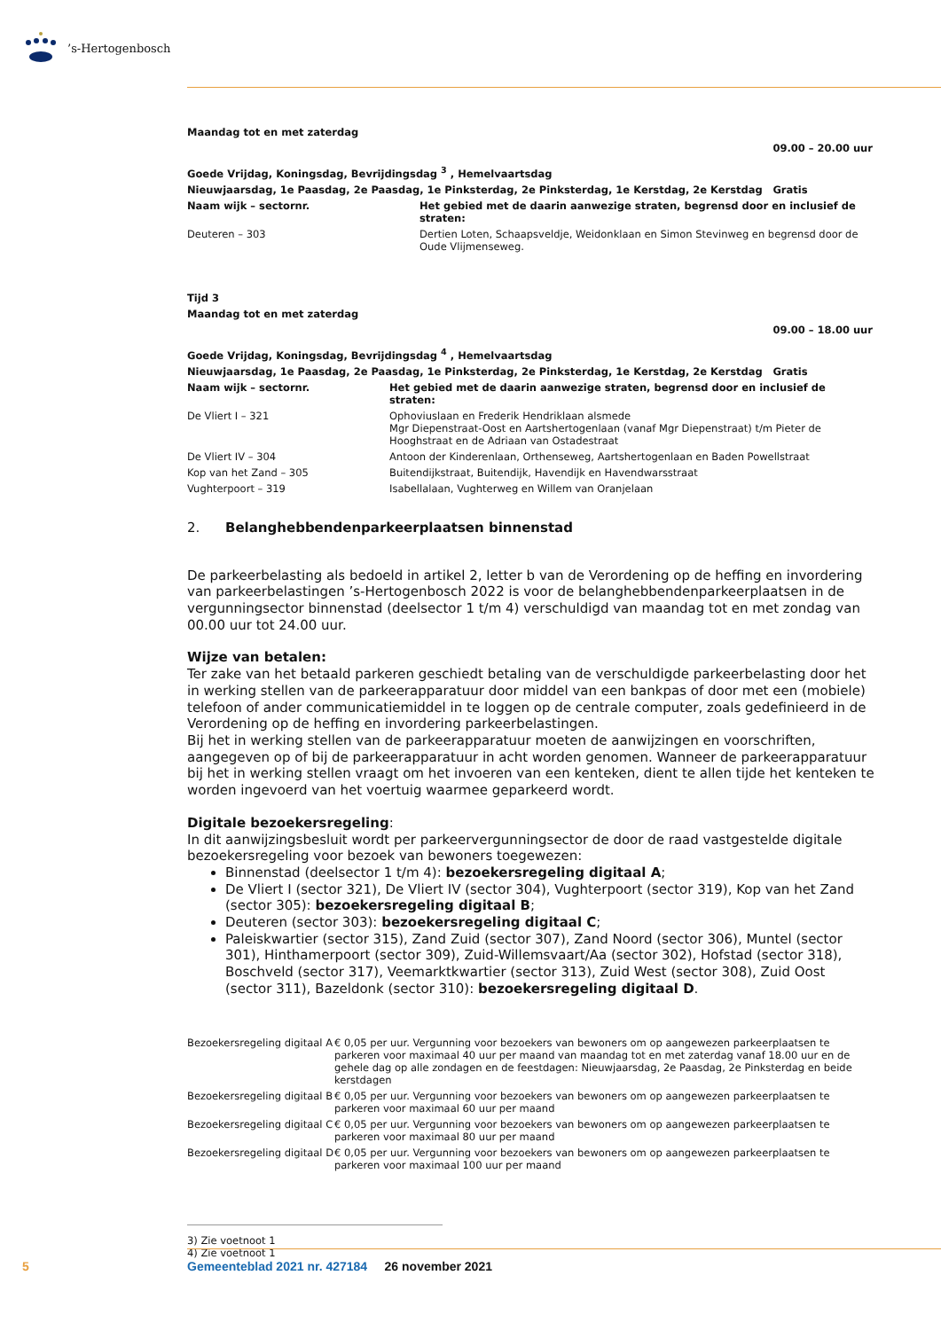’s-Hertogenbosch
| Maandag tot en met zaterdag | |
| | 09.00 – 20.00 uur |
| Goede Vrijdag, Koningsdag, Bevrijdingsdag <sup>3</sup> , Hemelvaartsdag | |
| Nieuwjaarsdag, 1e Paasdag, 2e Paasdag, 1e Pinksterdag, 2e Pinksterdag, 1e Kerstdag, 2e Kerstdag | Gratis |
| Naam wijk – sectornr. | Het gebied met de daarin aanwezige straten, begrensd door en inclusief de straten: |
| Deuteren – 303 | Dertien Loten, Schaapsveldje, Weidonklaan en Simon Stevinweg en begrensd door de Oude Vlijmenseweg. |
| Tijd 3 | |
| Maandag tot en met zaterdag | |
| | 09.00 – 18.00 uur |
| Goede Vrijdag, Koningsdag, Bevrijdingsdag <sup>4</sup> , Hemelvaartsdag | |
| Nieuwjaarsdag, 1e Paasdag, 2e Paasdag, 1e Pinksterdag, 2e Pinksterdag, 1e Kerstdag, 2e Kerstdag | Gratis |
| Naam wijk – sectornr. | Het gebied met de daarin aanwezige straten, begrensd door en inclusief de straten: |
| De Vliert I – 321 | Ophoviuslaan en Frederik Hendriklaan alsmede Mgr Diepenstraat-Oost en Aartshertogenlaan (vanaf Mgr Diepenstraat) t/m Pieter de Hooghstraat en de Adriaan van Ostadestraat |
| De Vliert IV – 304 | Antoon der Kinderenlaan, Orthenseweg, Aartshertogenlaan en Baden Powellstraat |
| Kop van het Zand – 305 | Buitendijkstraat, Buitendijk, Havendijk en Havendwarsstraat |
| Vughterpoort – 319 | Isabellalaan, Vughterweg en Willem van Oranjelaan |
2. Belanghebbendenparkeerplaatsen binnenstad
De parkeerbelasting als bedoeld in artikel 2, letter b van de Verordening op de heffing en invordering van parkeerbelastingen ’s-Hertogenbosch 2022 is voor de belanghebbendenparkeerplaatsen in de vergunningsector binnenstad (deelsector 1 t/m 4) verschuldigd van maandag tot en met zondag van 00.00 uur tot 24.00 uur.
Wijze van betalen:
Ter zake van het betaald parkeren geschiedt betaling van de verschuldigde parkeerbelasting door het in werking stellen van de parkeerapparatuur door middel van een bankpas of door met een (mobiele) telefoon of ander communicatiemiddel in te loggen op de centrale computer, zoals gedefinieerd in de Verordening op de heffing en invordering parkeerbelastingen.
Bij het in werking stellen van de parkeerapparatuur moeten de aanwijzingen en voorschriften, aangegeven op of bij de parkeerapparatuur in acht worden genomen. Wanneer de parkeerapparatuur bij het in werking stellen vraagt om het invoeren van een kenteken, dient te allen tijde het kenteken te worden ingevoerd van het voertuig waarmee geparkeerd wordt.
Digitale bezoekersregeling:
In dit aanwijzingsbesluit wordt per parkeervergunningsector de door de raad vastgestelde digitale bezoekersregeling voor bezoek van bewoners toegewezen:
Binnenstad (deelsector 1 t/m 4): bezoekersregeling digitaal A;
De Vliert I (sector 321), De Vliert IV (sector 304), Vughterpoort (sector 319), Kop van het Zand (sector 305): bezoekersregeling digitaal B;
Deuteren (sector 303): bezoekersregeling digitaal C;
Paleiskwartier (sector 315), Zand Zuid (sector 307), Zand Noord (sector 306), Muntel (sector 301), Hinthamerpoort (sector 309), Zuid-Willemsvaart/Aa (sector 302), Hofstad (sector 318), Boschveld (sector 317), Veemarktkwartier (sector 313), Zuid West (sector 308), Zuid Oost (sector 311), Bazeldonk (sector 310): bezoekersregeling digitaal D.
| Bezoekersregeling digitaal A | € 0,05 per uur. Vergunning voor bezoekers van bewoners om op aangewezen parkeerplaatsen te parkeren voor maximaal 40 uur per maand van maandag tot en met zaterdag vanaf 18.00 uur en de gehele dag op alle zondagen en de feestdagen: Nieuwjaarsdag, 2e Paasdag, 2e Pinksterdag en beide kerstdagen |
| Bezoekersregeling digitaal B | € 0,05 per uur. Vergunning voor bezoekers van bewoners om op aangewezen parkeerplaatsen te parkeren voor maximaal 60 uur per maand |
| Bezoekersregeling digitaal C | € 0,05 per uur. Vergunning voor bezoekers van bewoners om op aangewezen parkeerplaatsen te parkeren voor maximaal 80 uur per maand |
| Bezoekersregeling digitaal D | € 0,05 per uur. Vergunning voor bezoekers van bewoners om op aangewezen parkeerplaatsen te parkeren voor maximaal 100 uur per maand |
3) Zie voetnoot 1
4) Zie voetnoot 1
5 Gemeenteblad 2021 nr. 427184 26 november 2021